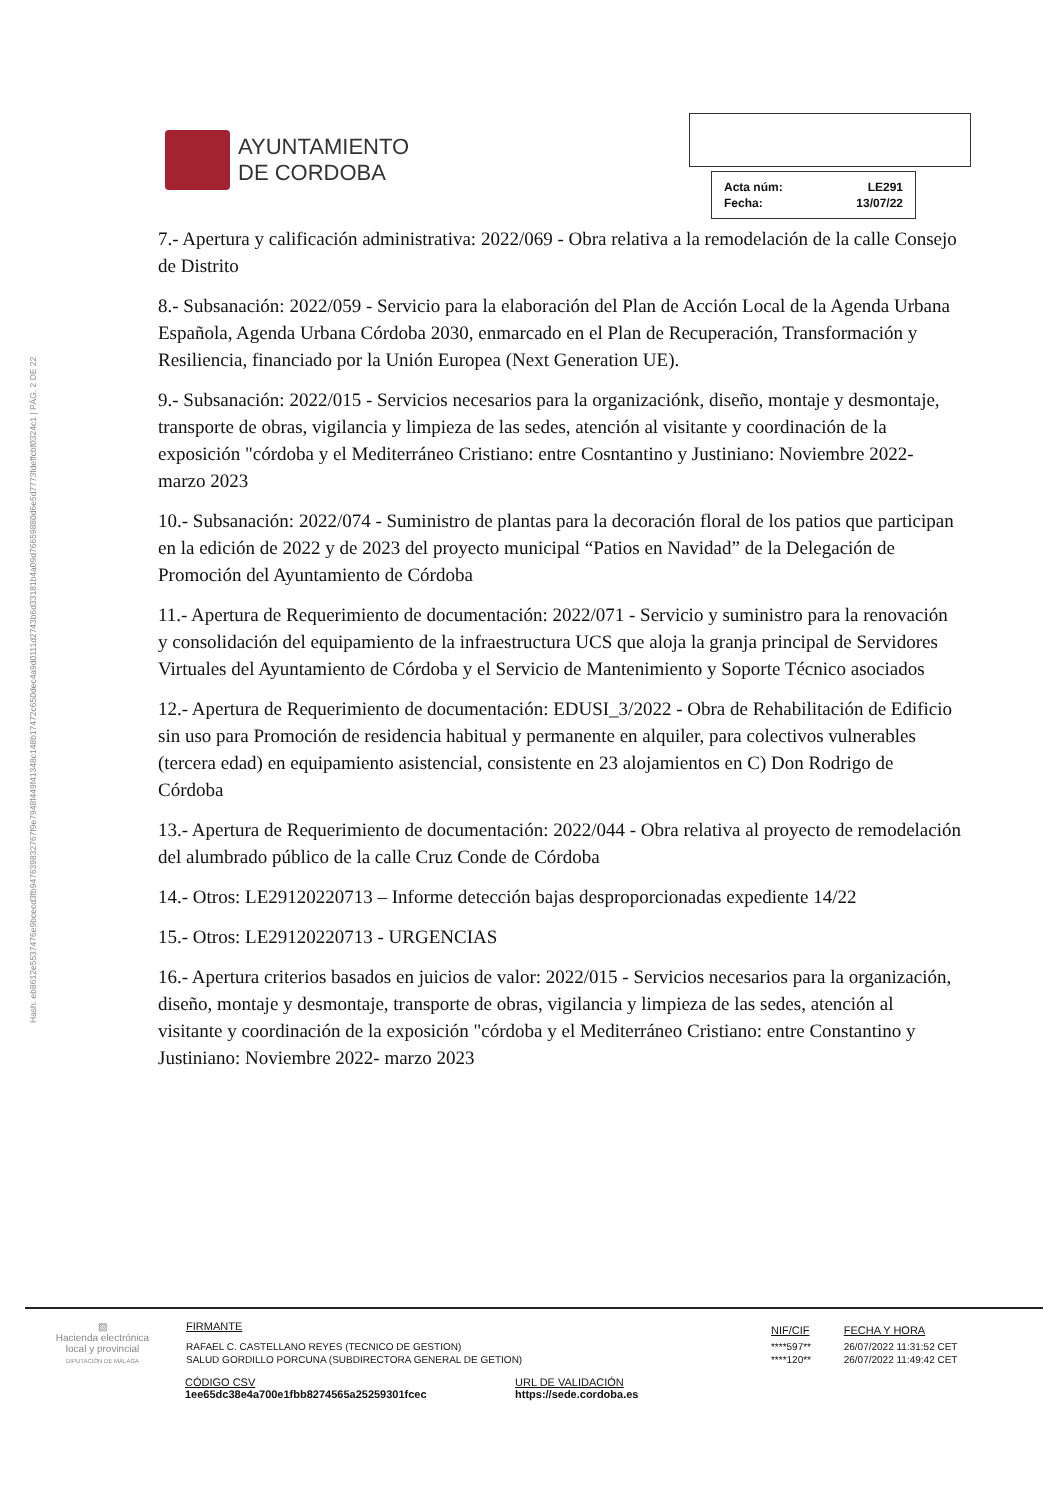Hash: eb8612e5537476e9bcecd3fb947639832767f9e7948f449f41348c148b17472c650dec4a9d0111d2743b6d33181b4a09d76659880d6e5d7773fdeffcbf0324c1 | PÁG. 2 DE 22
AYUNTAMIENTO
DE CORDOBA
| Acta núm: | LE291 |
| Fecha: | 13/07/22 |
7.- Apertura y calificación administrativa: 2022/069 - Obra relativa a la remodelación de la calle Consejo de Distrito
8.- Subsanación: 2022/059 - Servicio para la elaboración del Plan de Acción Local de la Agenda Urbana Española, Agenda Urbana Córdoba 2030, enmarcado en el Plan de Recuperación, Transformación y Resiliencia, financiado por la Unión Europea (Next Generation UE).
9.- Subsanación: 2022/015 - Servicios necesarios para la organizaciónk, diseño, montaje y desmontaje, transporte de obras, vigilancia y limpieza de las sedes, atención al visitante y coordinación de la exposición "córdoba y el Mediterráneo Cristiano: entre Cosntantino y Justiniano: Noviembre 2022- marzo 2023
10.- Subsanación: 2022/074 - Suministro de plantas para la decoración floral de los patios que participan en la edición de 2022 y de 2023 del proyecto municipal “Patios en Navidad” de la Delegación de Promoción del Ayuntamiento de Córdoba
11.- Apertura de Requerimiento de documentación: 2022/071 - Servicio y suministro para la renovación y consolidación del equipamiento de la infraestructura UCS que aloja la granja principal de Servidores Virtuales del Ayuntamiento de Córdoba y el Servicio de Mantenimiento y Soporte Técnico asociados
12.- Apertura de Requerimiento de documentación: EDUSI_3/2022 - Obra de Rehabilitación de Edificio sin uso para Promoción de residencia habitual y permanente en alquiler, para colectivos vulnerables (tercera edad) en equipamiento asistencial, consistente en 23 alojamientos en C) Don Rodrigo de Córdoba
13.- Apertura de Requerimiento de documentación: 2022/044 - Obra relativa al proyecto de remodelación del alumbrado público de la calle Cruz Conde de Córdoba
14.- Otros: LE29120220713 – Informe detección bajas desproporcionadas expediente 14/22
15.- Otros: LE29120220713 - URGENCIAS
16.- Apertura criterios basados en juicios de valor: 2022/015 - Servicios necesarios para la organización, diseño, montaje y desmontaje, transporte de obras, vigilancia y limpieza de las sedes, atención al visitante y coordinación de la exposición "córdoba y el Mediterráneo Cristiano: entre Constantino y Justiniano: Noviembre 2022- marzo 2023
▨
Hacienda electrónica
local y provincial
DIPUTACIÓN DE MÁLAGA
| FIRMANTE | NIF/CIF | FECHA Y HORA |
| RAFAEL C. CASTELLANO REYES (TECNICO DE GESTION) | ****597** | 26/07/2022 11:31:52 CET |
| SALUD GORDILLO PORCUNA (SUBDIRECTORA GENERAL DE GETION) | ****120** | 26/07/2022 11:49:42 CET |
CÓDIGO CSV
1ee65dc38e4a700e1fbb8274565a25259301fcec
URL DE VALIDACIÓN
https://sede.cordoba.es